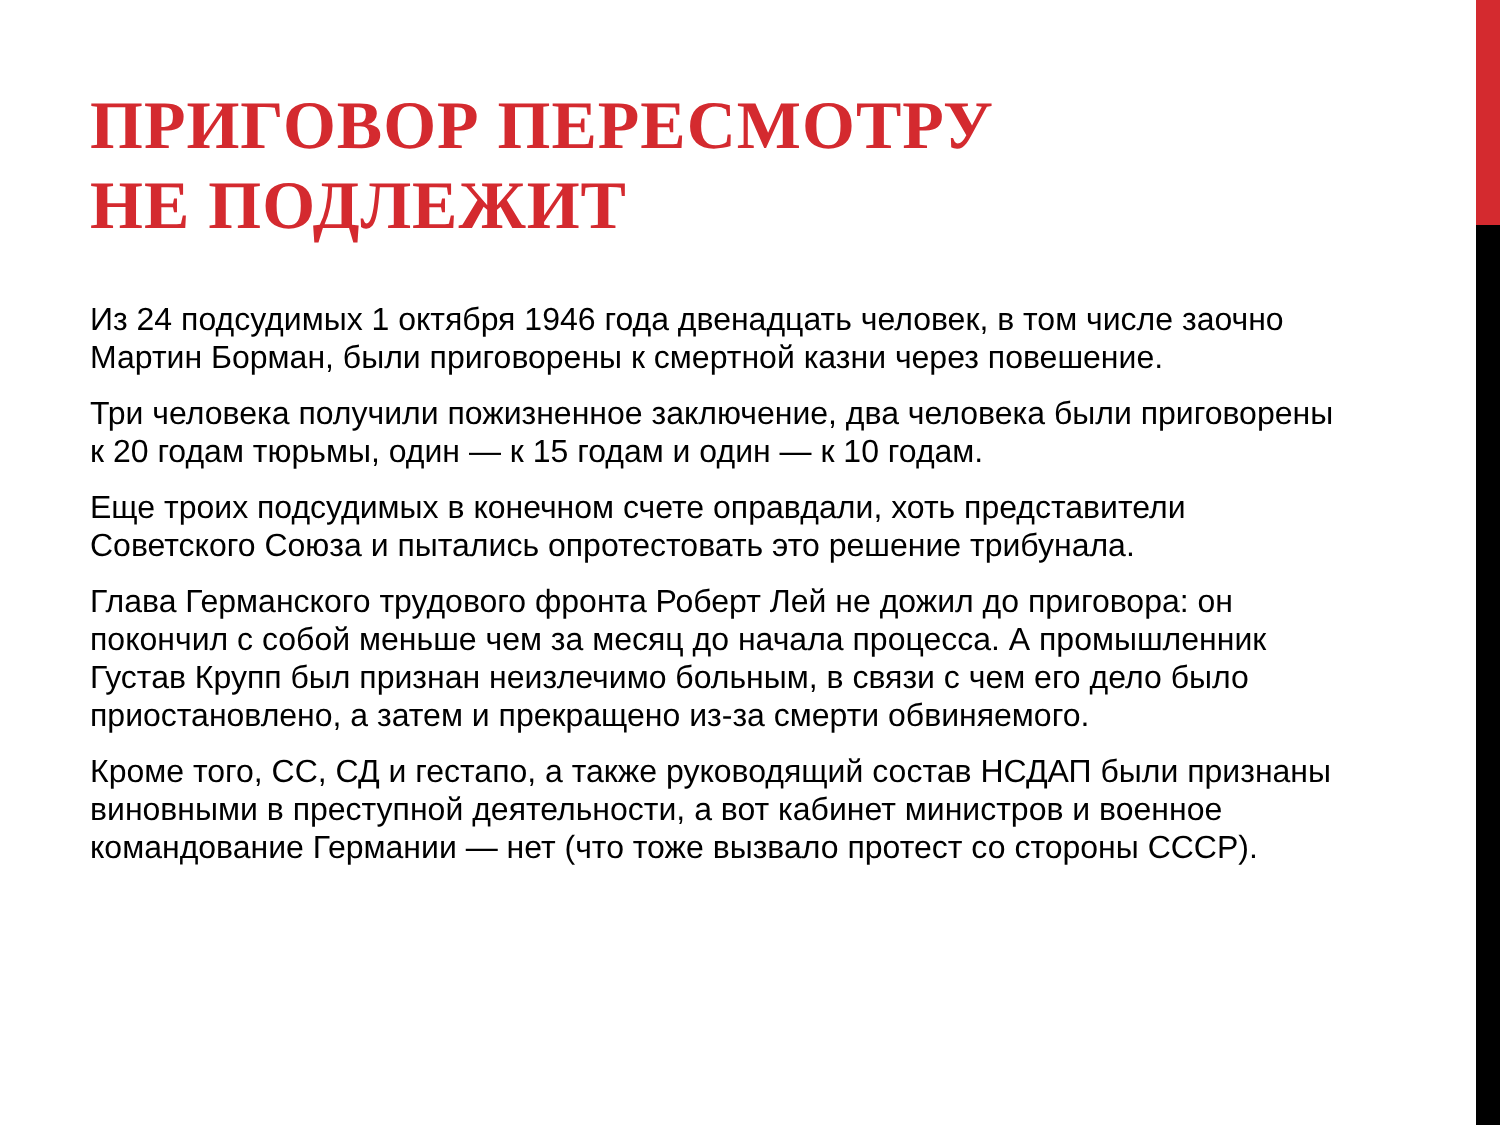ПРИГОВОР ПЕРЕСМОТРУ
НЕ ПОДЛЕЖИТ
Из 24 подсудимых 1 октября 1946 года двенадцать человек, в том числе заочно Мартин Борман, были приговорены к смертной казни через повешение.
Три человека получили пожизненное заключение, два человека были приговорены к 20 годам тюрьмы, один — к 15 годам и один — к 10 годам.
Еще троих подсудимых в конечном счете оправдали, хоть представители Советского Союза и пытались опротестовать это решение трибунала.
Глава Германского трудового фронта Роберт Лей не дожил до приговора: он покончил с собой меньше чем за месяц до начала процесса. А промышленник Густав Крупп был признан неизлечимо больным, в связи с чем его дело было приостановлено, а затем и прекращено из-за смерти обвиняемого.
Кроме того, СС, СД и гестапо, а также руководящий состав НСДАП были признаны виновными в преступной деятельности, а вот кабинет министров и военное командование Германии — нет (что тоже вызвало протест со стороны СССР).